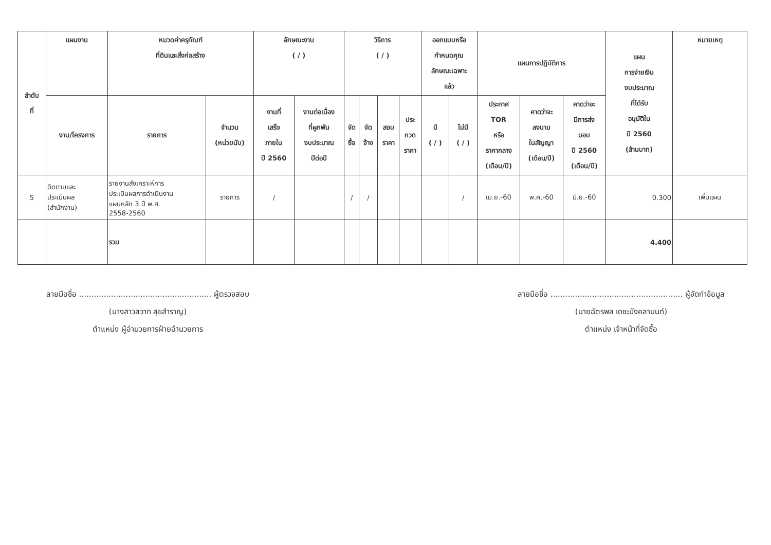| ลำดับ ที่ | แผนงาน | หมวดค่าครุภัณฑ์ ที่ดินและสิ่งก่อสร้าง | | ลักษณะงาน ( / ) | | วิธีการ ( / ) | | | | ออกแบบหรือ กำหนดคุณ ลักษณะเฉพาะ แล้ว | | แผนการปฏิบัติการ | | | แผน การจ่ายเงิน งบประมาณ ที่ได้รับ อนุมัติใน ปี 2560 (ล้านบาท) | หมายเหตุ |
| --- | --- | --- | --- | --- | --- | --- | --- | --- | --- | --- | --- | --- | --- | --- | --- | --- |
| | งาน/โครงการ | รายการ | จำนวน (หน่วยนับ) | งานที่ เสร็จ ภายใน ปี 2560 | งานต่อเนื่อง ที่ผูกพัน งบประมาณ ปีต่อปี | จัด ซื้อ | จัด จ้าง | สอบ ราคา | ประ กวด ราคา | มี ( / ) | ไม่มี ( / ) | ประกาศ TOR หรือ ราคากลาง (เดือน/ปี) | คาดว่าจะ ลงนาม ในสัญญา (เดือน/ปี) | คาดว่าจะ มีการส่ง มอบ ปี 2560 (เดือน/ปี) | | |
| 5 | ติดตามและ ประเมินผล (สำนักงาน) | รายงานสังเคราะห์การ ประเมินผลการดำเนินงาน แผนหลัก 3 ปี พ.ศ. 2558-2560 | รายการ | / | | / | / | | | | / | เม.ย.-60 | พ.ค.-60 | มิ.ย.-60 | 0.300 | เพิ่มแผน |
| | | รวม | | | | | | | | | | | | | 4.400 | |
ลายมือชื่อ ...................................................... ผู้ตรวจสอบ
(นางสาวสวาท สุขสำราญ)
ตำแหน่ง ผู้อำนวยการฝ่ายอำนวยการ
ลายมือชื่อ ...................................................... ผู้จัดทำข้อมูล
(นายฉัตรพล เดชะมังคลานนท์)
ตำแหน่ง เจ้าหน้าที่จัดซื้อ